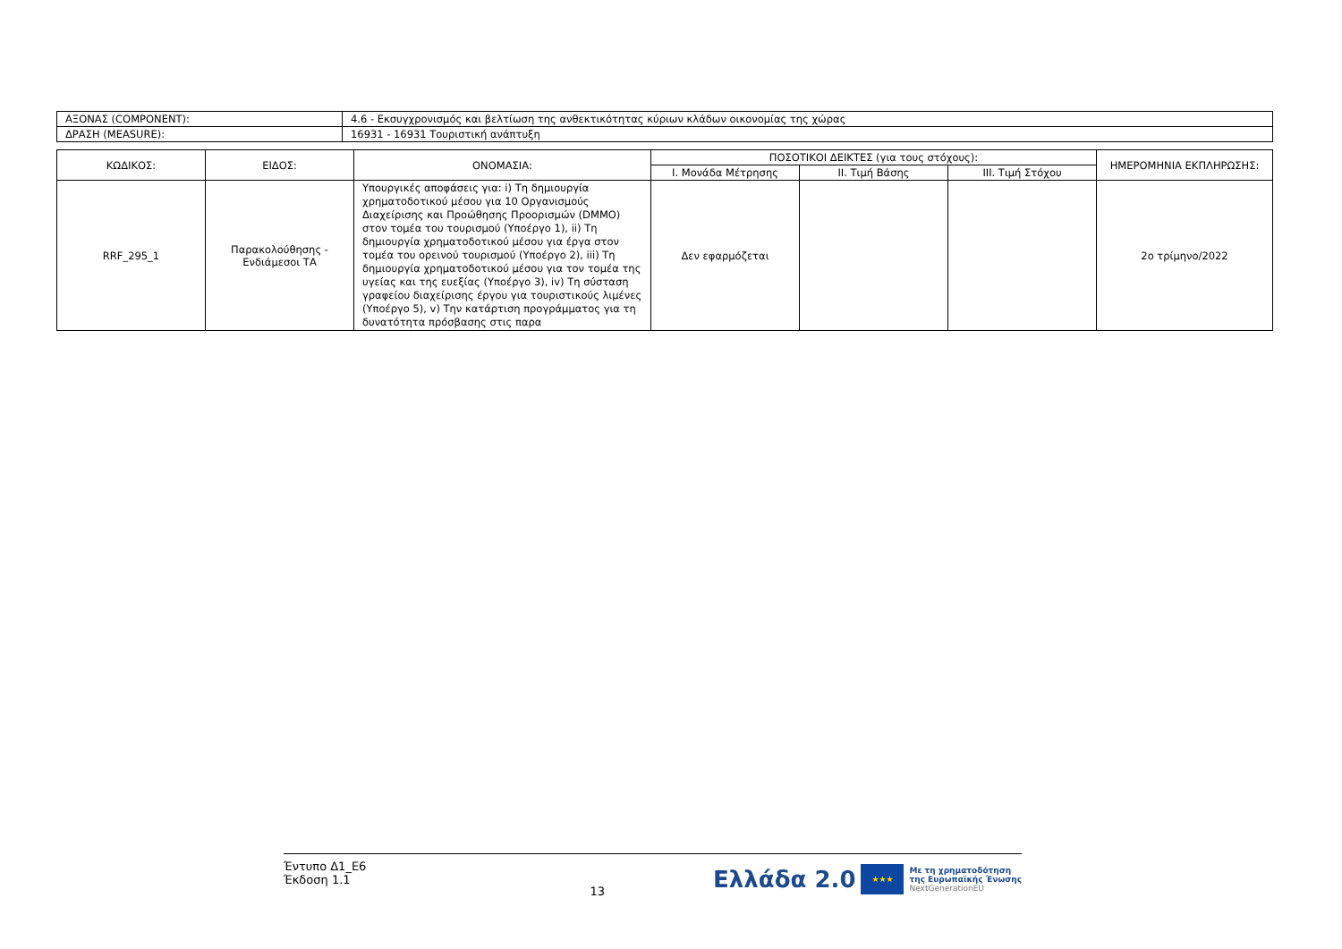| ΑΞΟΝΑΣ (COMPONENT): | 4.6 - Εκσυγχρονισμός και βελτίωση της ανθεκτικότητας κύριων κλάδων οικονομίας της χώρας |
| ΔΡΑΣΗ (MEASURE): | 16931 - 16931 Τουριστική ανάπτυξη |
| ΚΩΔΙΚΟΣ: | ΕΙΔΟΣ: | ΟΝΟΜΑΣΙΑ: | ΠΟΣΟΤΙΚΟΙ ΔΕΙΚΤΕΣ (για τους στόχους): | | | ΗΜΕΡΟΜΗΝΙΑ ΕΚΠΛΗΡΩΣΗΣ: |
| --- | --- | --- | --- | --- | --- | --- |
| | | | I. Μονάδα Μέτρησης | II. Τιμή Βάσης | III. Τιμή Στόχου | |
| RRF_295_1 | Παρακολούθησης - Ενδιάμεσοι ΤΑ | Υπουργικές αποφάσεις για: i) Τη δημιουργία χρηματοδοτικού μέσου για 10 Οργανισμούς Διαχείρισης και Προώθησης Προορισμών (DMMO) στον τομέα του τουρισμού (Υποέργο 1), ii) Τη δημιουργία χρηματοδοτικού μέσου για έργα στον τομέα του ορεινού τουρισμού (Υποέργο 2), iii) Τη δημιουργία χρηματοδοτικού μέσου για τον τομέα της υγείας και της ευεξίας (Υποέργο 3), iv) Τη σύσταση γραφείου διαχείρισης έργου για τουριστικούς λιμένες (Υποέργο 5), v) Την κατάρτιση προγράμματος για τη δυνατότητα πρόσβασης στις παρα | Δεν εφαρμόζεται | | | 2ο τρίμηνο/2022 |
Έντυπο Δ1_Ε6
Έκδοση 1.1
13
Ελλάδα 2.0 ★★★ Με τη χρηματοδότηση
της Ευρωπαϊκής Ένωσης
NextGenerationEU